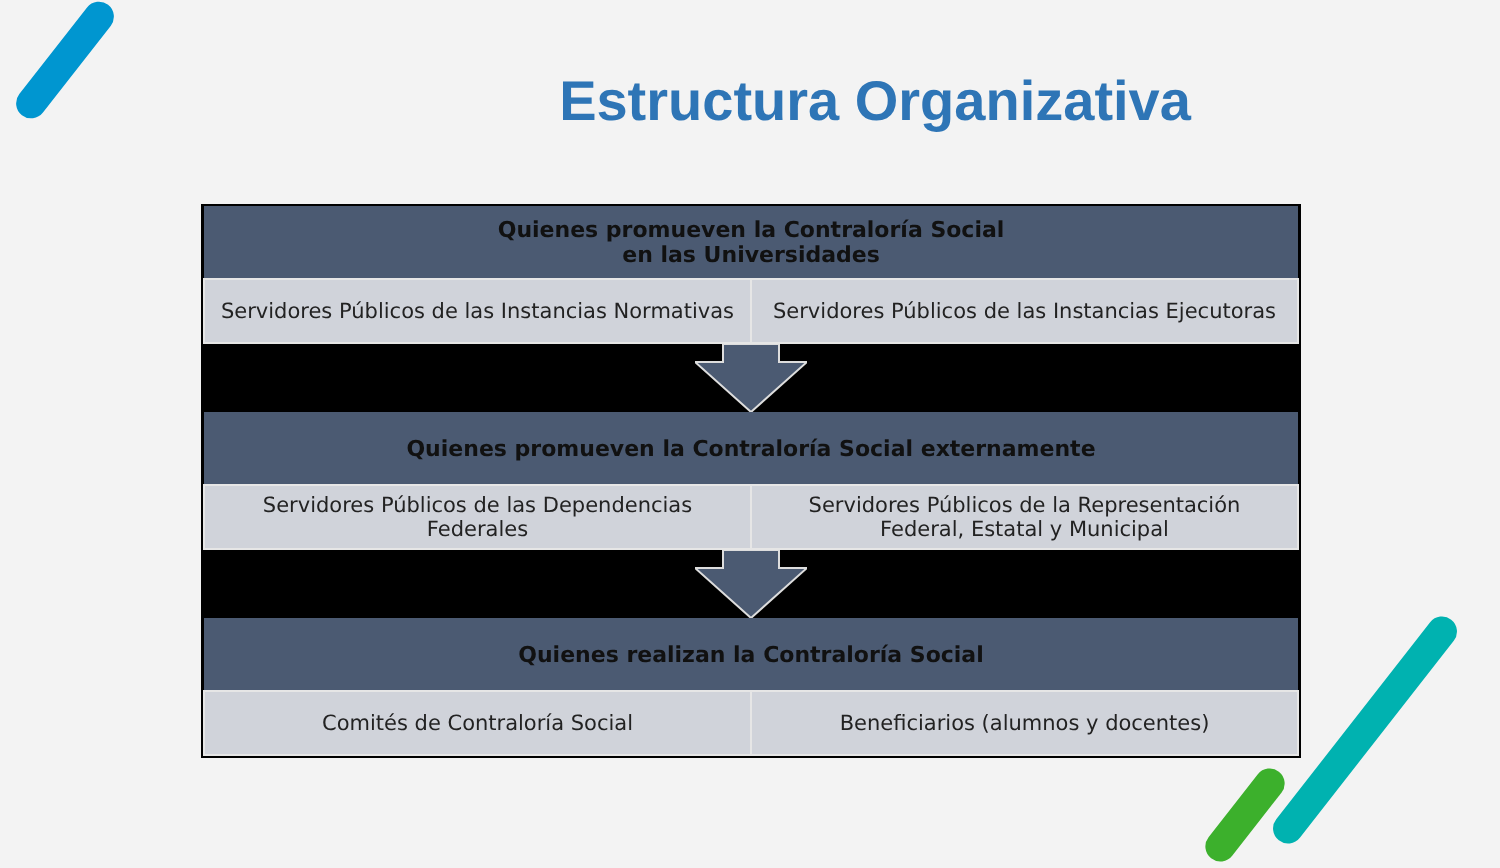Estructura Organizativa
| Quienes promueven la Contraloría Social en las Universidades | |
| --- | --- |
| Servidores Públicos de las Instancias Normativas | Servidores Públicos de las Instancias Ejecutoras |
| Quienes promueven la Contraloría Social externamente | |
| --- | --- |
| Servidores Públicos de las Dependencias Federales | Servidores Públicos de la Representación Federal, Estatal y Municipal |
| Quienes realizan la Contraloría Social | |
| --- | --- |
| Comités de Contraloría Social | Beneficiarios (alumnos y docentes) |